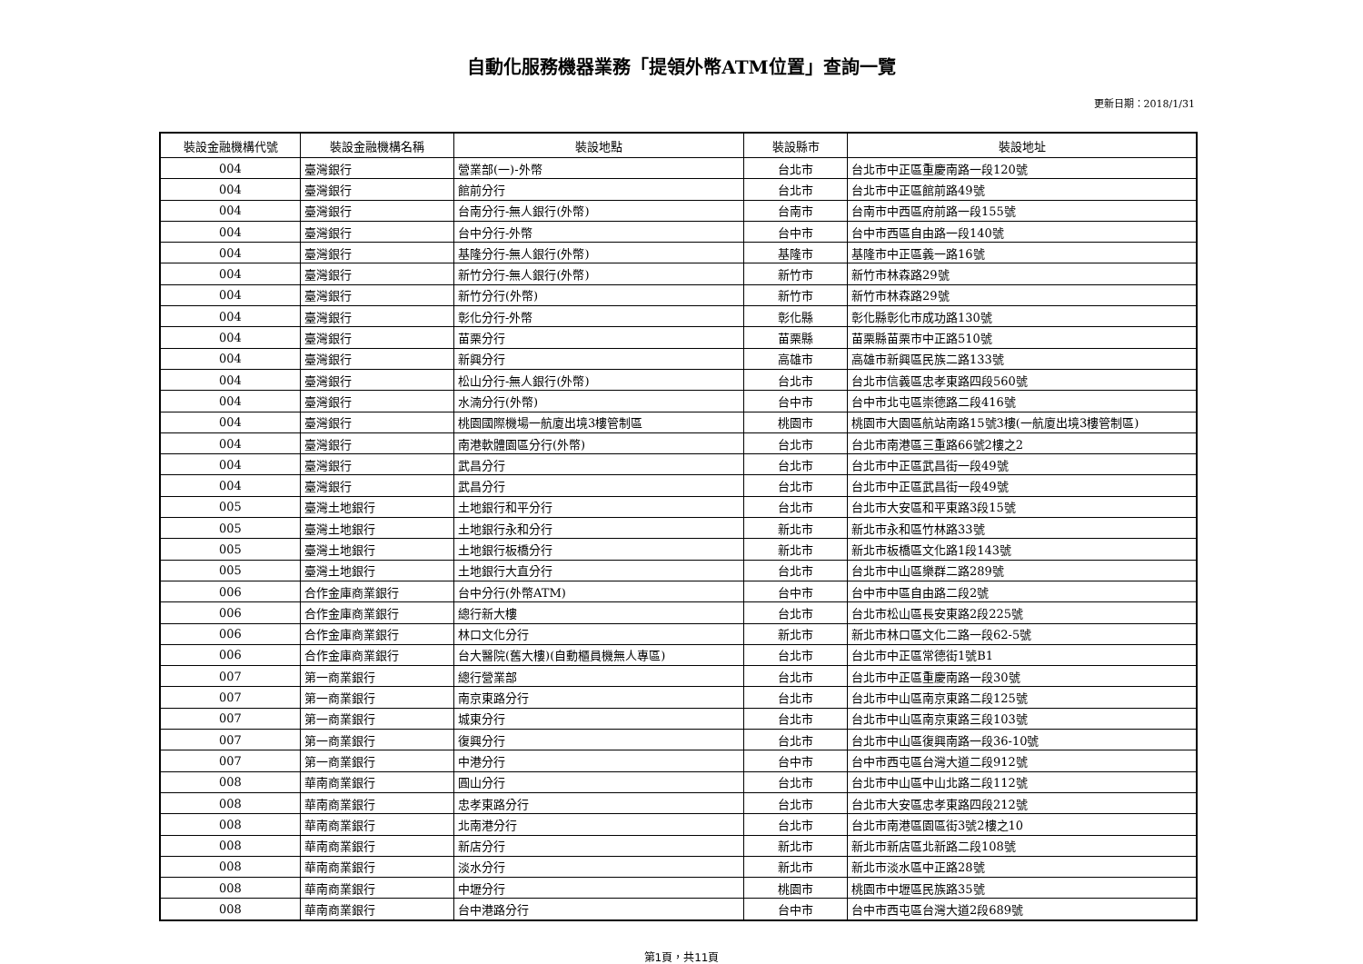自動化服務機器業務「提領外幣ATM位置」查詢一覽
更新日期：2018/1/31
| 裝設金融機構代號 | 裝設金融機構名稱 | 裝設地點 | 裝設縣市 | 裝設地址 |
| --- | --- | --- | --- | --- |
| 004 | 臺灣銀行 | 營業部(一)-外幣 | 台北市 | 台北市中正區重慶南路一段120號 |
| 004 | 臺灣銀行 | 館前分行 | 台北市 | 台北市中正區館前路49號 |
| 004 | 臺灣銀行 | 台南分行-無人銀行(外幣) | 台南市 | 台南市中西區府前路一段155號 |
| 004 | 臺灣銀行 | 台中分行-外幣 | 台中市 | 台中市西區自由路一段140號 |
| 004 | 臺灣銀行 | 基隆分行-無人銀行(外幣) | 基隆市 | 基隆市中正區義一路16號 |
| 004 | 臺灣銀行 | 新竹分行-無人銀行(外幣) | 新竹市 | 新竹市林森路29號 |
| 004 | 臺灣銀行 | 新竹分行(外幣) | 新竹市 | 新竹市林森路29號 |
| 004 | 臺灣銀行 | 彰化分行-外幣 | 彰化縣 | 彰化縣彰化市成功路130號 |
| 004 | 臺灣銀行 | 苗栗分行 | 苗栗縣 | 苗栗縣苗栗市中正路510號 |
| 004 | 臺灣銀行 | 新興分行 | 高雄市 | 高雄市新興區民族二路133號 |
| 004 | 臺灣銀行 | 松山分行-無人銀行(外幣) | 台北市 | 台北市信義區忠孝東路四段560號 |
| 004 | 臺灣銀行 | 水湳分行(外幣) | 台中市 | 台中市北屯區崇德路二段416號 |
| 004 | 臺灣銀行 | 桃園國際機場一航廈出境3樓管制區 | 桃園市 | 桃園市大園區航站南路15號3樓(一航廈出境3樓管制區) |
| 004 | 臺灣銀行 | 南港軟體園區分行(外幣) | 台北市 | 台北市南港區三重路66號2樓之2 |
| 004 | 臺灣銀行 | 武昌分行 | 台北市 | 台北市中正區武昌街一段49號 |
| 004 | 臺灣銀行 | 武昌分行 | 台北市 | 台北市中正區武昌街一段49號 |
| 005 | 臺灣土地銀行 | 土地銀行和平分行 | 台北市 | 台北市大安區和平東路3段15號 |
| 005 | 臺灣土地銀行 | 土地銀行永和分行 | 新北市 | 新北市永和區竹林路33號 |
| 005 | 臺灣土地銀行 | 土地銀行板橋分行 | 新北市 | 新北市板橋區文化路1段143號 |
| 005 | 臺灣土地銀行 | 土地銀行大直分行 | 台北市 | 台北市中山區樂群二路289號 |
| 006 | 合作金庫商業銀行 | 台中分行(外幣ATM) | 台中市 | 台中市中區自由路二段2號 |
| 006 | 合作金庫商業銀行 | 總行新大樓 | 台北市 | 台北市松山區長安東路2段225號 |
| 006 | 合作金庫商業銀行 | 林口文化分行 | 新北市 | 新北市林口區文化二路一段62-5號 |
| 006 | 合作金庫商業銀行 | 台大醫院(舊大樓)(自動櫃員機無人專區) | 台北市 | 台北市中正區常德街1號B1 |
| 007 | 第一商業銀行 | 總行營業部 | 台北市 | 台北市中正區重慶南路一段30號 |
| 007 | 第一商業銀行 | 南京東路分行 | 台北市 | 台北市中山區南京東路二段125號 |
| 007 | 第一商業銀行 | 城東分行 | 台北市 | 台北市中山區南京東路三段103號 |
| 007 | 第一商業銀行 | 復興分行 | 台北市 | 台北市中山區復興南路一段36-10號 |
| 007 | 第一商業銀行 | 中港分行 | 台中市 | 台中市西屯區台灣大道二段912號 |
| 008 | 華南商業銀行 | 圓山分行 | 台北市 | 台北市中山區中山北路二段112號 |
| 008 | 華南商業銀行 | 忠孝東路分行 | 台北市 | 台北市大安區忠孝東路四段212號 |
| 008 | 華南商業銀行 | 北南港分行 | 台北市 | 台北市南港區園區街3號2樓之10 |
| 008 | 華南商業銀行 | 新店分行 | 新北市 | 新北市新店區北新路二段108號 |
| 008 | 華南商業銀行 | 淡水分行 | 新北市 | 新北市淡水區中正路28號 |
| 008 | 華南商業銀行 | 中壢分行 | 桃園市 | 桃園市中壢區民族路35號 |
| 008 | 華南商業銀行 | 台中港路分行 | 台中市 | 台中市西屯區台灣大道2段689號 |
第1頁，共11頁